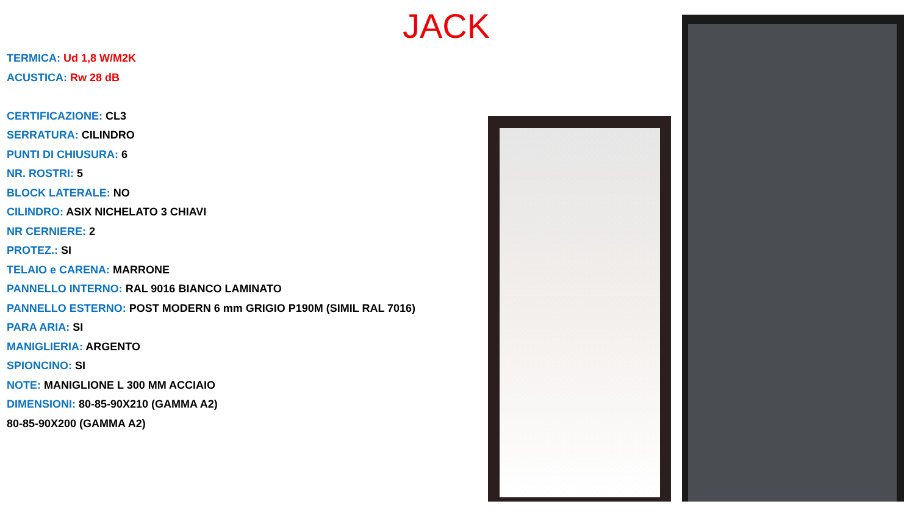JACK
TERMICA: Ud 1,8 W/M2K
ACUSTICA: Rw 28 dB
CERTIFICAZIONE: CL3
SERRATURA: CILINDRO
PUNTI DI CHIUSURA: 6
NR. ROSTRI: 5
BLOCK LATERALE: NO
CILINDRO: ASIX NICHELATO 3 CHIAVI
NR CERNIERE: 2
PROTEZ.: SI
TELAIO e CARENA: MARRONE
PANNELLO INTERNO: RAL 9016 BIANCO LAMINATO
PANNELLO ESTERNO: POST MODERN 6 mm GRIGIO P190M (SIMIL RAL 7016)
PARA ARIA: SI
MANIGLIERIA: ARGENTO
SPIONCINO: SI
NOTE: MANIGLIONE L 300 MM ACCIAIO
DIMENSIONI: 80-85-90X210 (GAMMA A2)
80-85-90X200 (GAMMA A2)